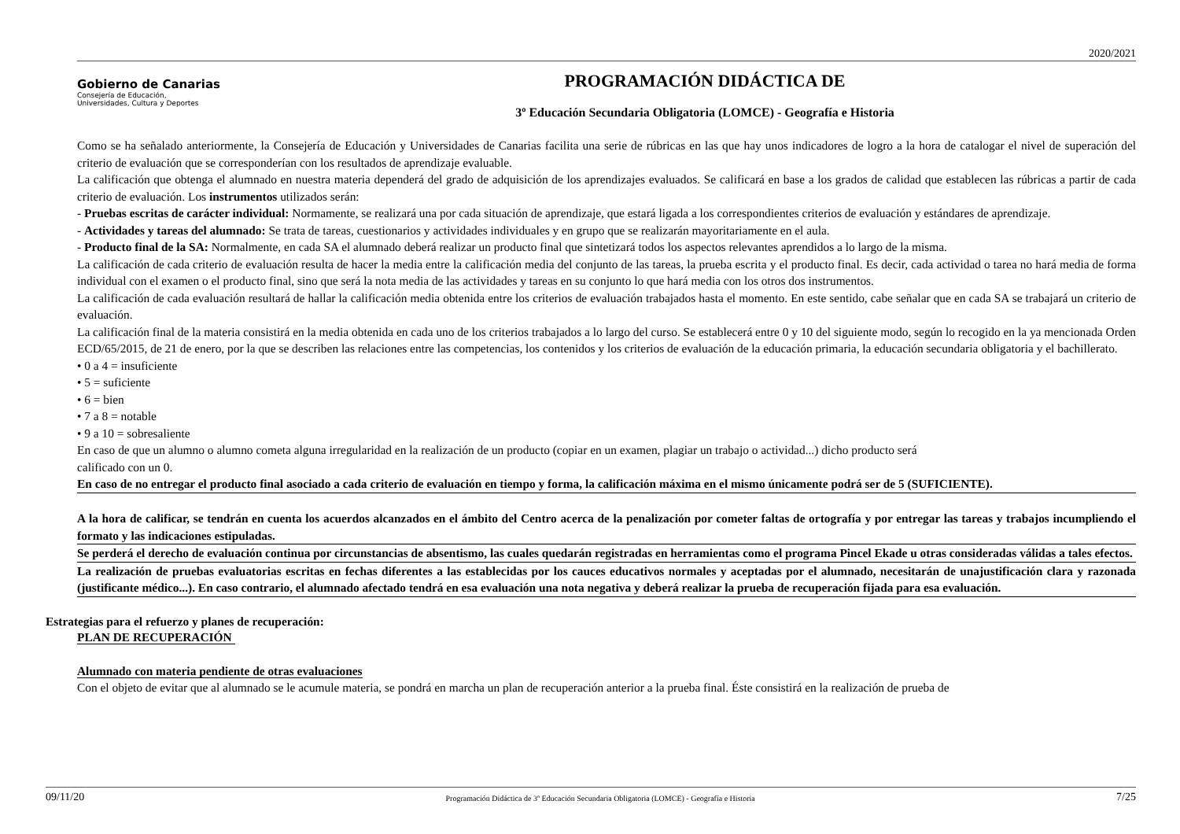2020/2021
Gobierno de Canarias
Consejería de Educación,
Universidades, Cultura y Deportes
PROGRAMACIÓN DIDÁCTICA DE
3º Educación Secundaria Obligatoria (LOMCE) - Geografía e Historia
Como se ha señalado anteriormente, la Consejería de Educación y Universidades de Canarias facilita una serie de rúbricas en las que hay unos indicadores de logro a la hora de catalogar el nivel de superación del criterio de evaluación que se corresponderían con los resultados de aprendizaje evaluable.
La calificación que obtenga el alumnado en nuestra materia dependerá del grado de adquisición de los aprendizajes evaluados. Se calificará en base a los grados de calidad que establecen las rúbricas a partir de cada criterio de evaluación. Los instrumentos utilizados serán:
- Pruebas escritas de carácter individual: Normamente, se realizará una por cada situación de aprendizaje, que estará ligada a los correspondientes criterios de evaluación y estándares de aprendizaje.
- Actividades y tareas del alumnado: Se trata de tareas, cuestionarios y actividades individuales y en grupo que se realizarán mayoritariamente en el aula.
- Producto final de la SA: Normalmente, en cada SA el alumnado deberá realizar un producto final que sintetizará todos los aspectos relevantes aprendidos a lo largo de la misma.
La calificación de cada criterio de evaluación resulta de hacer la media entre la calificación media del conjunto de las tareas, la prueba escrita y el producto final. Es decir, cada actividad o tarea no hará media de forma individual con el examen o el producto final, sino que será la nota media de las actividades y tareas en su conjunto lo que hará media con los otros dos instrumentos.
La calificación de cada evaluación resultará de hallar la calificación media obtenida entre los criterios de evaluación trabajados hasta el momento. En este sentido, cabe señalar que en cada SA se trabajará un criterio de evaluación.
La calificación final de la materia consistirá en la media obtenida en cada uno de los criterios trabajados a lo largo del curso. Se establecerá entre 0 y 10 del siguiente modo, según lo recogido en la ya mencionada Orden ECD/65/2015, de 21 de enero, por la que se describen las relaciones entre las competencias, los contenidos y los criterios de evaluación de la educación primaria, la educación secundaria obligatoria y el bachillerato.
• 0 a 4 = insuficiente
• 5 = suficiente
• 6 = bien
• 7 a 8 = notable
• 9 a 10 = sobresaliente
En caso de que un alumno o alumno cometa alguna irregularidad en la realización de un producto (copiar en un examen, plagiar un trabajo o actividad...) dicho producto será
calificado con un 0.
En caso de no entregar el producto final asociado a cada criterio de evaluación en tiempo y forma, la calificación máxima en el mismo únicamente podrá ser de 5 (SUFICIENTE).
A la hora de calificar, se tendrán en cuenta los acuerdos alcanzados en el ámbito del Centro acerca de la penalización por cometer faltas de ortografía y por entregar las tareas y trabajos incumpliendo el formato y las indicaciones estipuladas.
Se perderá el derecho de evaluación continua por circunstancias de absentismo, las cuales quedarán registradas en herramientas como el programa Pincel Ekade u otras consideradas válidas a tales efectos.
La realización de pruebas evaluatorias escritas en fechas diferentes a las establecidas por los cauces educativos normales y aceptadas por el alumnado, necesitarán de unajustificación clara y razonada (justificante médico...). En caso contrario, el alumnado afectado tendrá en esa evaluación una nota negativa y deberá realizar la prueba de recuperación fijada para esa evaluación.
Estrategias para el refuerzo y planes de recuperación:
PLAN DE RECUPERACIÓN
Alumnado con materia pendiente de otras evaluaciones
Con el objeto de evitar que al alumnado se le acumule materia, se pondrá en marcha un plan de recuperación anterior a la prueba final. Éste consistirá en la realización de prueba de
09/11/20 Programación Didáctica de 3º Educación Secundaria Obligatoria (LOMCE) - Geografía e Historia 7/25